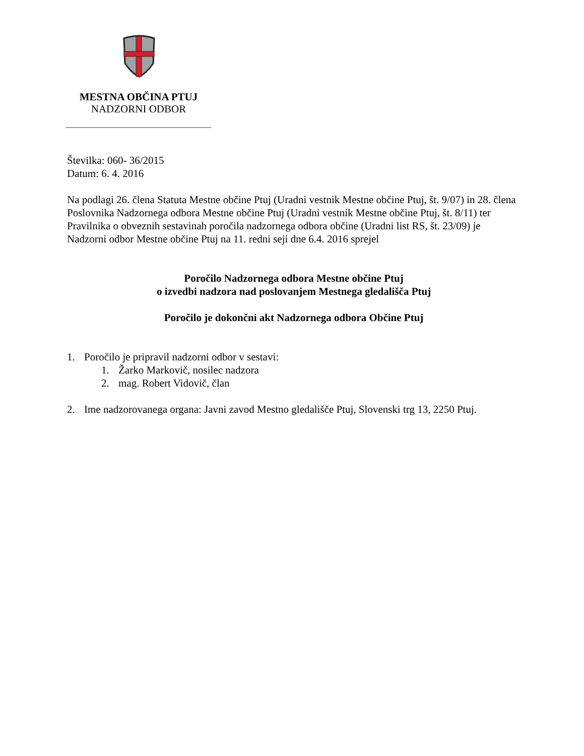MESTNA OBČINA PTUJ
NADZORNI ODBOR
Številka: 060- 36/2015
Datum: 6. 4. 2016
Na podlagi 26. člena Statuta Mestne občine Ptuj (Uradni vestnik Mestne občine Ptuj, št. 9/07) in 28. člena Poslovnika Nadzornega odbora Mestne občine Ptuj (Uradni vestnik Mestne občine Ptuj, št. 8/11) ter Pravilnika o obveznih sestavinah poročila nadzornega odbora občine (Uradni list RS, št. 23/09) je Nadzorni odbor Mestne občine Ptuj na 11. redni seji dne 6.4. 2016 sprejel
Poročilo Nadzornega odbora Mestne občine Ptuj
o izvedbi nadzora nad poslovanjem Mestnega gledališča Ptuj
Poročilo je dokončni akt Nadzornega odbora Občine Ptuj
1. Poročilo je pripravil nadzorni odbor v sestavi:
1. Žarko Markovič, nosilec nadzora
2. mag. Robert Vidovič, član
2. Ime nadzorovanega organa: Javni zavod Mestno gledališče Ptuj, Slovenski trg 13, 2250 Ptuj.